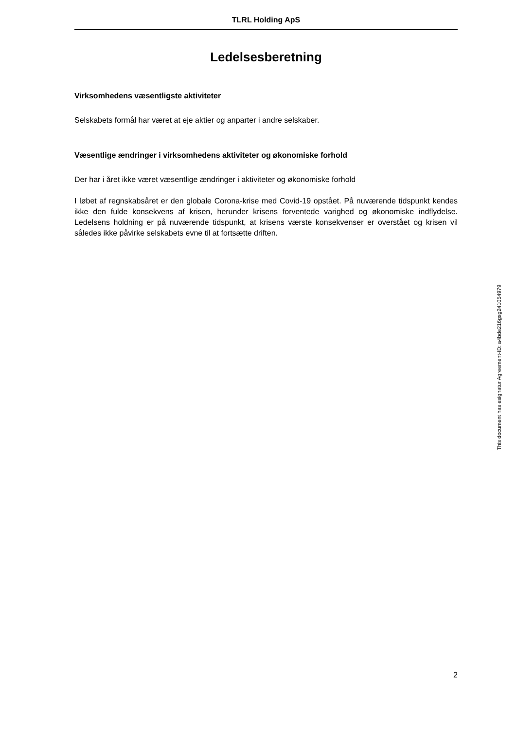TLRL Holding ApS
Ledelsesberetning
Virksomhedens væsentligste aktiviteter
Selskabets formål har været at eje aktier og anparter i andre selskaber.
Væsentlige ændringer i virksomhedens aktiviteter og økonomiske forhold
Der har i året ikke været væsentlige ændringer i aktiviteter og økonomiske forhold
I løbet af regnskabsåret er den globale Corona-krise med Covid-19 opstået. På nuværende tidspunkt kendes ikke den fulde konsekvens af krisen, herunder krisens forventede varighed og økonomiske indflydelse. Ledelsens holdning er på nuværende tidspunkt, at krisens værste konsekvenser er overstået og krisen vil således ikke påvirke selskabets evne til at fortsætte driften.
2
This document has esignatur Agreement-ID: a4bde216gsg241054979